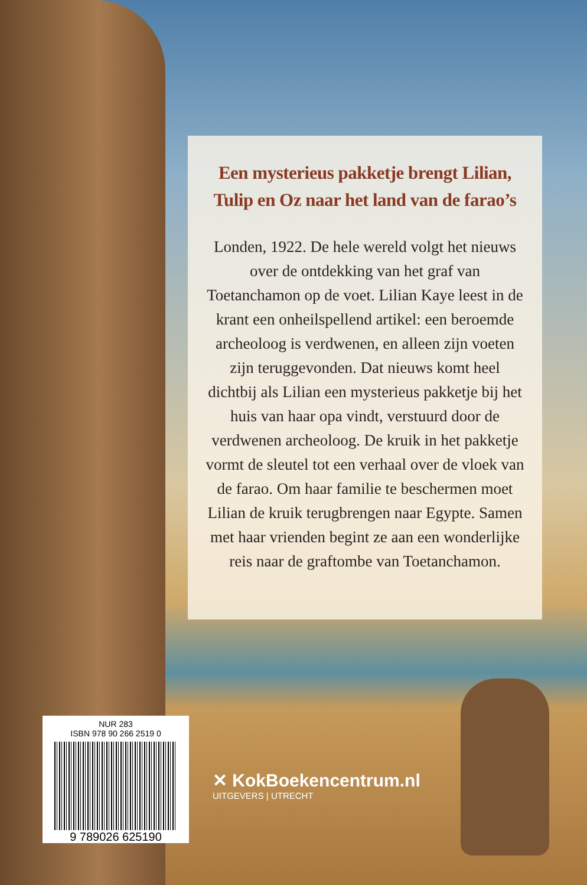Een mysterieus pakketje brengt Lilian,
Tulip en Oz naar het land van de farao’s
Londen, 1922. De hele wereld volgt het nieuws over de ontdekking van het graf van Toetanchamon op de voet. Lilian Kaye leest in de krant een onheilspellend artikel: een beroemde archeoloog is verdwenen, en alleen zijn voeten zijn teruggevonden. Dat nieuws komt heel dichtbij als Lilian een mysterieus pakketje bij het huis van haar opa vindt, verstuurd door de verdwenen archeoloog. De kruik in het pakketje vormt de sleutel tot een verhaal over de vloek van de farao. Om haar familie te beschermen moet Lilian de kruik terugbrengen naar Egypte. Samen met haar vrienden begint ze aan een wonderlijke reis naar de graftombe van Toetanchamon.
NUR 283
ISBN 978 90 266 2519 0
9 789026 625190
✕ KokBoekencentrum.nl
UITGEVERS | UTRECHT